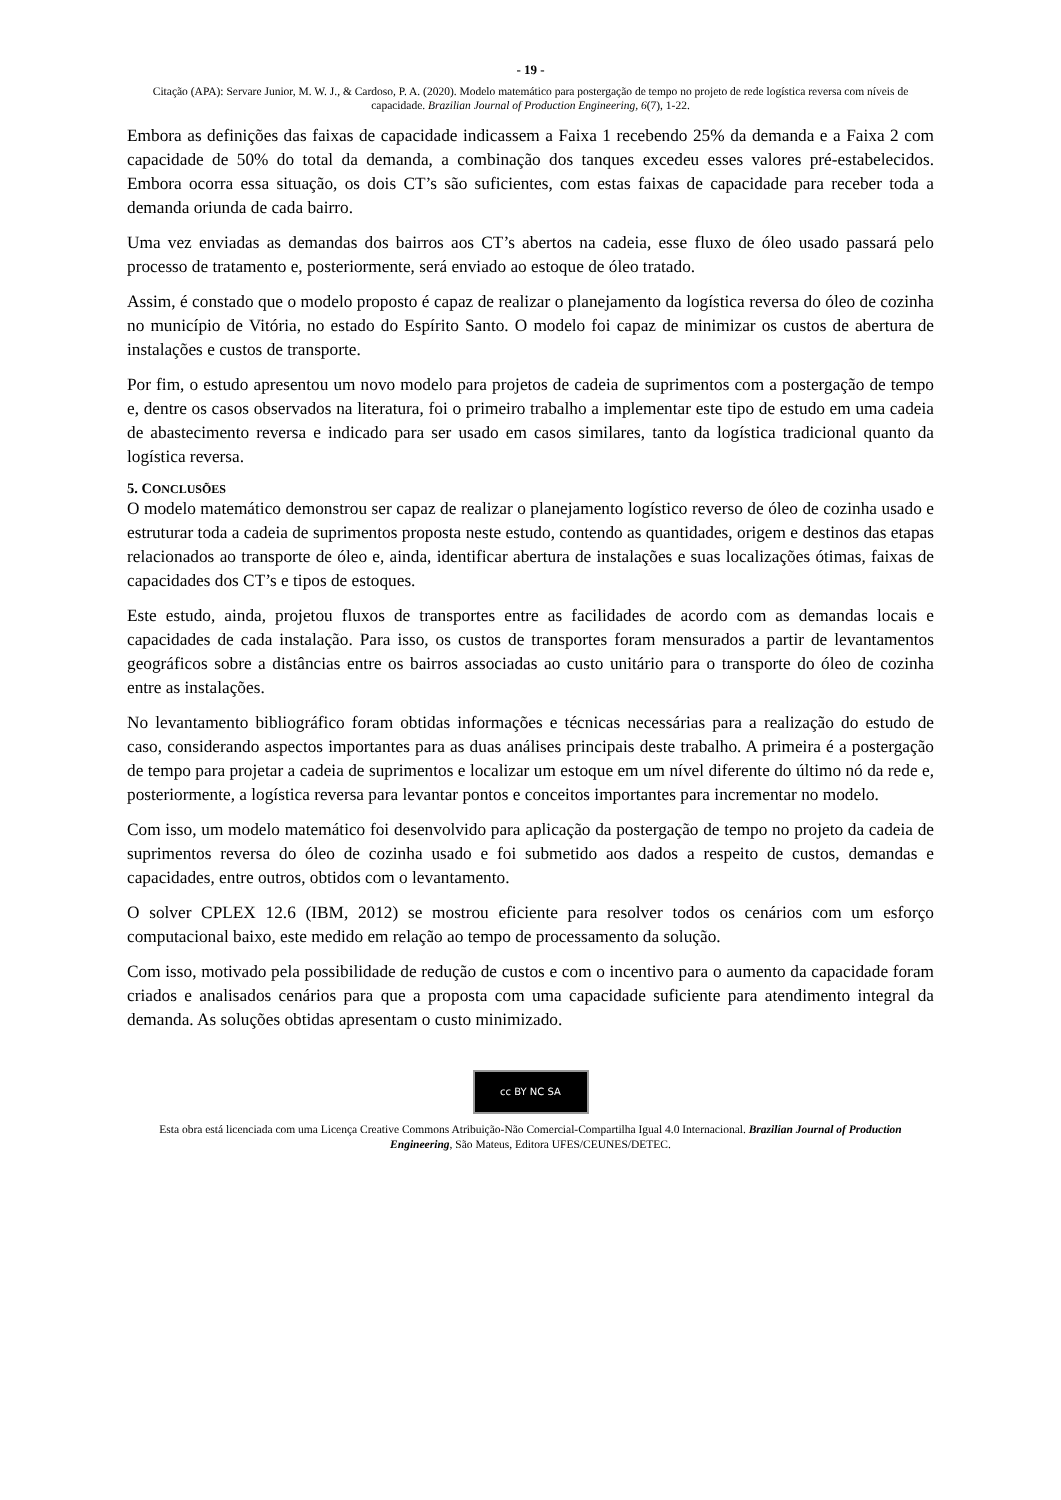- 19 -
Citação (APA): Servare Junior, M. W. J., & Cardoso, P. A. (2020). Modelo matemático para postergação de tempo no projeto de rede logística reversa com níveis de capacidade. Brazilian Journal of Production Engineering, 6(7), 1-22.
Embora as definições das faixas de capacidade indicassem a Faixa 1 recebendo 25% da demanda e a Faixa 2 com capacidade de 50% do total da demanda, a combinação dos tanques excedeu esses valores pré-estabelecidos. Embora ocorra essa situação, os dois CT’s são suficientes, com estas faixas de capacidade para receber toda a demanda oriunda de cada bairro.
Uma vez enviadas as demandas dos bairros aos CT’s abertos na cadeia, esse fluxo de óleo usado passará pelo processo de tratamento e, posteriormente, será enviado ao estoque de óleo tratado.
Assim, é constado que o modelo proposto é capaz de realizar o planejamento da logística reversa do óleo de cozinha no município de Vitória, no estado do Espírito Santo. O modelo foi capaz de minimizar os custos de abertura de instalações e custos de transporte.
Por fim, o estudo apresentou um novo modelo para projetos de cadeia de suprimentos com a postergação de tempo e, dentre os casos observados na literatura, foi o primeiro trabalho a implementar este tipo de estudo em uma cadeia de abastecimento reversa e indicado para ser usado em casos similares, tanto da logística tradicional quanto da logística reversa.
5. CONCLUSÕES
O modelo matemático demonstrou ser capaz de realizar o planejamento logístico reverso de óleo de cozinha usado e estruturar toda a cadeia de suprimentos proposta neste estudo, contendo as quantidades, origem e destinos das etapas relacionados ao transporte de óleo e, ainda, identificar abertura de instalações e suas localizações ótimas, faixas de capacidades dos CT’s e tipos de estoques.
Este estudo, ainda, projetou fluxos de transportes entre as facilidades de acordo com as demandas locais e capacidades de cada instalação. Para isso, os custos de transportes foram mensurados a partir de levantamentos geográficos sobre a distâncias entre os bairros associadas ao custo unitário para o transporte do óleo de cozinha entre as instalações.
No levantamento bibliográfico foram obtidas informações e técnicas necessárias para a realização do estudo de caso, considerando aspectos importantes para as duas análises principais deste trabalho. A primeira é a postergação de tempo para projetar a cadeia de suprimentos e localizar um estoque em um nível diferente do último nó da rede e, posteriormente, a logística reversa para levantar pontos e conceitos importantes para incrementar no modelo.
Com isso, um modelo matemático foi desenvolvido para aplicação da postergação de tempo no projeto da cadeia de suprimentos reversa do óleo de cozinha usado e foi submetido aos dados a respeito de custos, demandas e capacidades, entre outros, obtidos com o levantamento.
O solver CPLEX 12.6 (IBM, 2012) se mostrou eficiente para resolver todos os cenários com um esforço computacional baixo, este medido em relação ao tempo de processamento da solução.
Com isso, motivado pela possibilidade de redução de custos e com o incentivo para o aumento da capacidade foram criados e analisados cenários para que a proposta com uma capacidade suficiente para atendimento integral da demanda. As soluções obtidas apresentam o custo minimizado.
cc BY NC SA
Esta obra está licenciada com uma Licença Creative Commons Atribuição-Não Comercial-Compartilha Igual 4.0 Internacional. Brazilian Journal of Production Engineering, São Mateus, Editora UFES/CEUNES/DETEC.